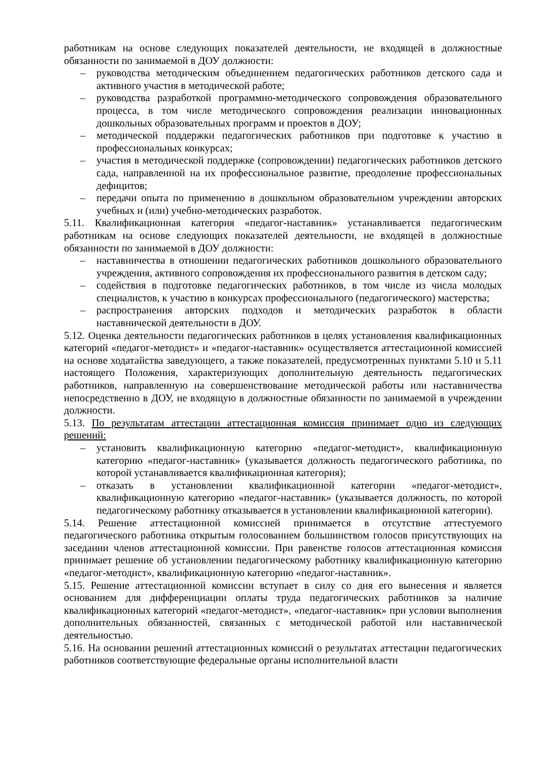работникам на основе следующих показателей деятельности, не входящей в должностные обязанности по занимаемой в ДОУ должности:
– руководства методическим объединением педагогических работников детского сада и активного участия в методической работе;
– руководства разработкой программно-методического сопровождения образовательного процесса, в том числе методического сопровождения реализации инновационных дошкольных образовательных программ и проектов в ДОУ;
– методической поддержки педагогических работников при подготовке к участию в профессиональных конкурсах;
– участия в методической поддержке (сопровождении) педагогических работников детского сада, направленной на их профессиональное развитие, преодоление профессиональных дефицитов;
– передачи опыта по применению в дошкольном образовательном учреждении авторских учебных и (или) учебно-методических разработок.
5.11. Квалификационная категория «педагог-наставник» устанавливается педагогическим работникам на основе следующих показателей деятельности, не входящей в должностные обязанности по занимаемой в ДОУ должности:
– наставничества в отношении педагогических работников дошкольного образовательного учреждения, активного сопровождения их профессионального развития в детском саду;
– содействия в подготовке педагогических работников, в том числе из числа молодых специалистов, к участию в конкурсах профессионального (педагогического) мастерства;
– распространения авторских подходов и методических разработок в области наставнической деятельности в ДОУ.
5.12. Оценка деятельности педагогических работников в целях установления квалификационных категорий «педагог-методист» и «педагог-наставник» осуществляется аттестационной комиссией на основе ходатайства заведующего, а также показателей, предусмотренных пунктами 5.10 и 5.11 настоящего Положения, характеризующих дополнительную деятельность педагогических работников, направленную на совершенствование методической работы или наставничества непосредственно в ДОУ, не входящую в должностные обязанности по занимаемой в учреждении должности.
5.13. По результатам аттестации аттестационная комиссия принимает одно из следующих решений:
– установить квалификационную категорию «педагог-методист», квалификационную категорию «педагог-наставник» (указывается должность педагогического работника, по которой устанавливается квалификационная категория);
– отказать в установлении квалификационной категории «педагог-методист», квалификационную категорию «педагог-наставник» (указывается должность, по которой педагогическому работнику отказывается в установлении квалификационной категории).
5.14. Решение аттестационной комиссией принимается в отсутствие аттестуемого педагогического работника открытым голосованием большинством голосов присутствующих на заседании членов аттестационной комиссии. При равенстве голосов аттестационная комиссия принимает решение об установлении педагогическому работнику квалификационную категорию «педагог-методист», квалификационную категорию «педагог-наставник».
5.15. Решение аттестационной комиссии вступает в силу со дня его вынесения и является основанием для дифференциации оплаты труда педагогических работников за наличие квалификационных категорий «педагог-методист», «педагог-наставник» при условии выполнения дополнительных обязанностей, связанных с методической работой или наставнической деятельностью.
5.16. На основании решений аттестационных комиссий о результатах аттестации педагогических работников соответствующие федеральные органы исполнительной власти